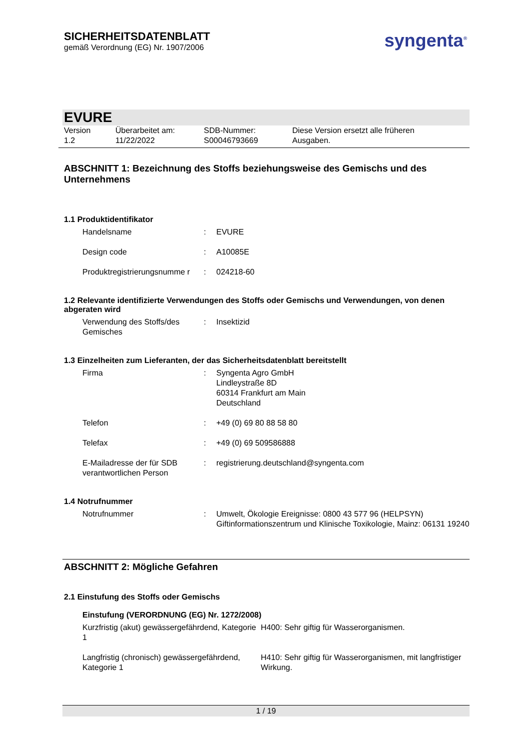SICHERHEITSDATENBLATT
gemäß Verordnung (EG) Nr. 1907/2006
syngenta<sup>®</sup>
EVURE
Version
1.2
Überarbeitet am:
11/22/2022
SDB-Nummer:
S00046793669
Diese Version ersetzt alle früheren
Ausgaben.
ABSCHNITT 1: Bezeichnung des Stoffs beziehungsweise des Gemischs und des Unternehmens
1.1 Produktidentifikator
| Handelsname | : | EVURE |
| Design code | : | A10085E |
| Produktregistrierungsnumme r | : | 024218-60 |
1.2 Relevante identifizierte Verwendungen des Stoffs oder Gemischs und Verwendungen, von denen abgeraten wird
| Verwendung des Stoffs/des Gemisches | : | Insektizid |
1.3 Einzelheiten zum Lieferanten, der das Sicherheitsdatenblatt bereitstellt
| Firma | : | Syngenta Agro GmbH Lindleystraße 8D 60314 Frankfurt am Main Deutschland |
| Telefon | : | +49 (0) 69 80 88 58 80 |
| Telefax | : | +49 (0) 69 509586888 |
| E-Mailadresse der für SDB verantwortlichen Person | : | registrierung.deutschland@syngenta.com |
1.4 Notrufnummer
| Notrufnummer | : | Umwelt, Ökologie Ereignisse: 0800 43 577 96 (HELPSYN) Giftinformationszentrum und Klinische Toxikologie, Mainz: 06131 19240 |
ABSCHNITT 2: Mögliche Gefahren
2.1 Einstufung des Stoffs oder Gemischs
Einstufung (VERORDNUNG (EG) Nr. 1272/2008)
| Kurzfristig (akut) gewässergefährdend, Kategorie 1 | H400: Sehr giftig für Wasserorganismen. |
| Langfristig (chronisch) gewässergefährdend, Kategorie 1 | H410: Sehr giftig für Wasserorganismen, mit langfristiger Wirkung. |
1 / 19